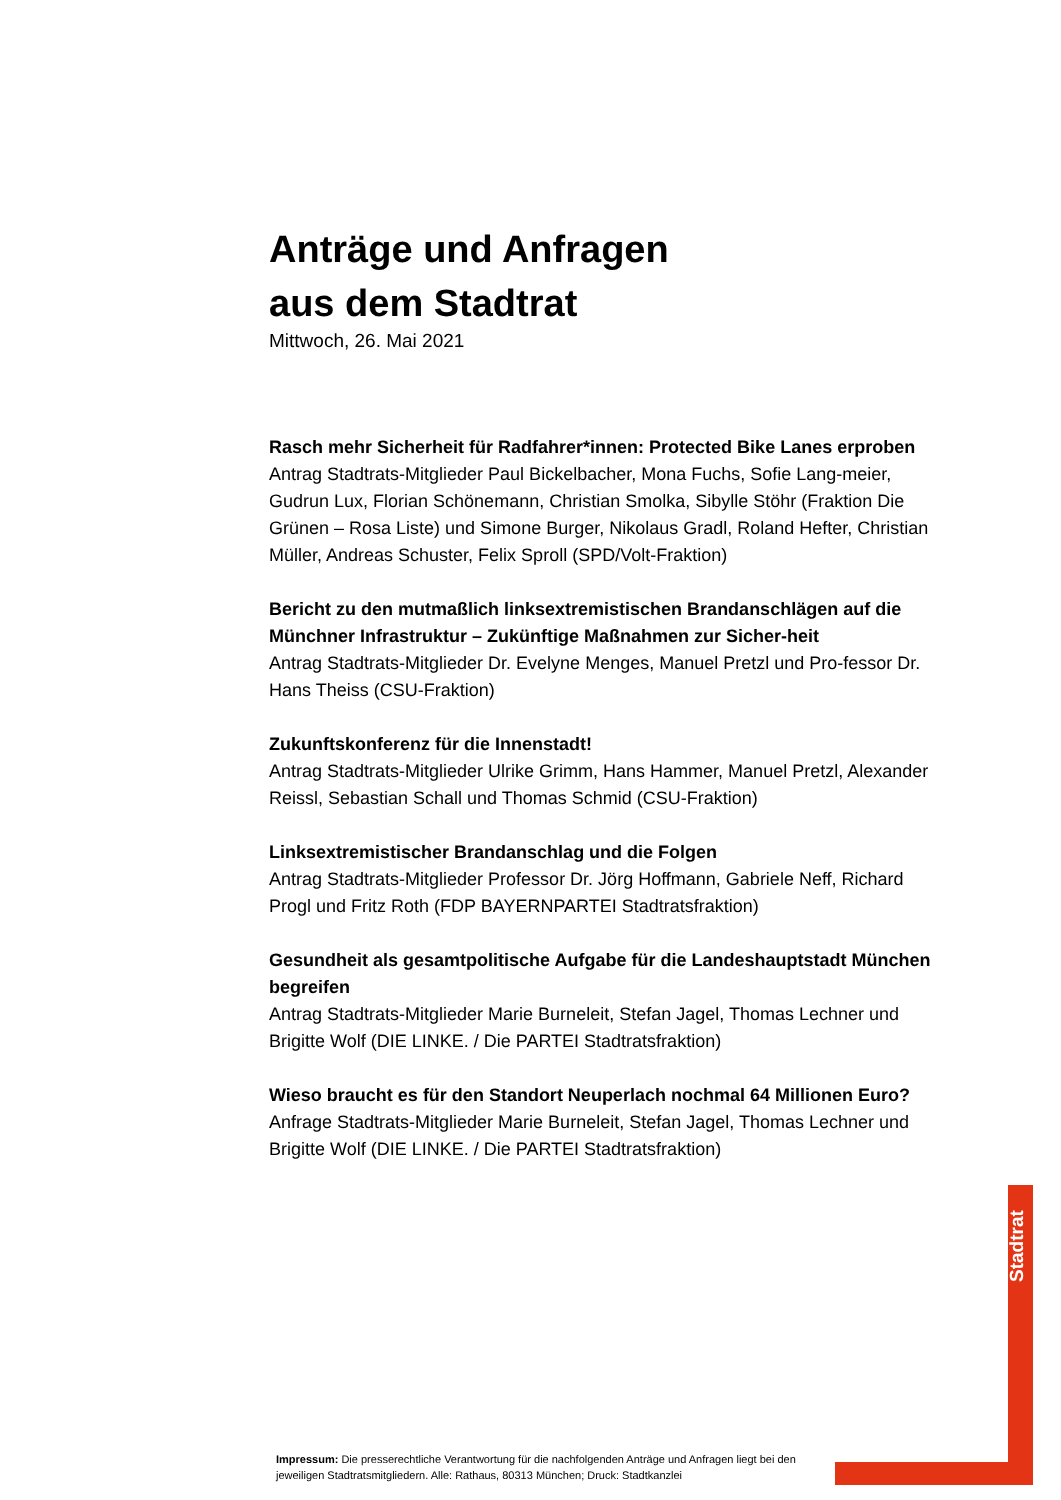Anträge und Anfragen
aus dem Stadtrat
Mittwoch, 26. Mai 2021
Rasch mehr Sicherheit für Radfahrer*innen: Protected Bike Lanes erproben
Antrag Stadtrats-Mitglieder Paul Bickelbacher, Mona Fuchs, Sofie Lang-meier, Gudrun Lux, Florian Schönemann, Christian Smolka, Sibylle Stöhr (Fraktion Die Grünen – Rosa Liste) und Simone Burger, Nikolaus Gradl, Roland Hefter, Christian Müller, Andreas Schuster, Felix Sproll (SPD/Volt-Fraktion)
Bericht zu den mutmaßlich linksextremistischen Brandanschlägen auf die Münchner Infrastruktur – Zukünftige Maßnahmen zur Sicher-heit
Antrag Stadtrats-Mitglieder Dr. Evelyne Menges, Manuel Pretzl und Pro-fessor Dr. Hans Theiss (CSU-Fraktion)
Zukunftskonferenz für die Innenstadt!
Antrag Stadtrats-Mitglieder Ulrike Grimm, Hans Hammer, Manuel Pretzl, Alexander Reissl, Sebastian Schall und Thomas Schmid (CSU-Fraktion)
Linksextremistischer Brandanschlag und die Folgen
Antrag Stadtrats-Mitglieder Professor Dr. Jörg Hoffmann, Gabriele Neff, Richard Progl und Fritz Roth (FDP BAYERNPARTEI Stadtratsfraktion)
Gesundheit als gesamtpolitische Aufgabe für die Landeshauptstadt München begreifen
Antrag Stadtrats-Mitglieder Marie Burneleit, Stefan Jagel, Thomas Lechner und Brigitte Wolf (DIE LINKE. / Die PARTEI Stadtratsfraktion)
Wieso braucht es für den Standort Neuperlach nochmal 64 Millionen Euro?
Anfrage Stadtrats-Mitglieder Marie Burneleit, Stefan Jagel, Thomas Lechner und Brigitte Wolf (DIE LINKE. / Die PARTEI Stadtratsfraktion)
Stadtrat
Impressum: Die presserechtliche Verantwortung für die nachfolgenden Anträge und Anfragen liegt bei den jeweiligen Stadtratsmitgliedern. Alle: Rathaus, 80313 München; Druck: Stadtkanzlei